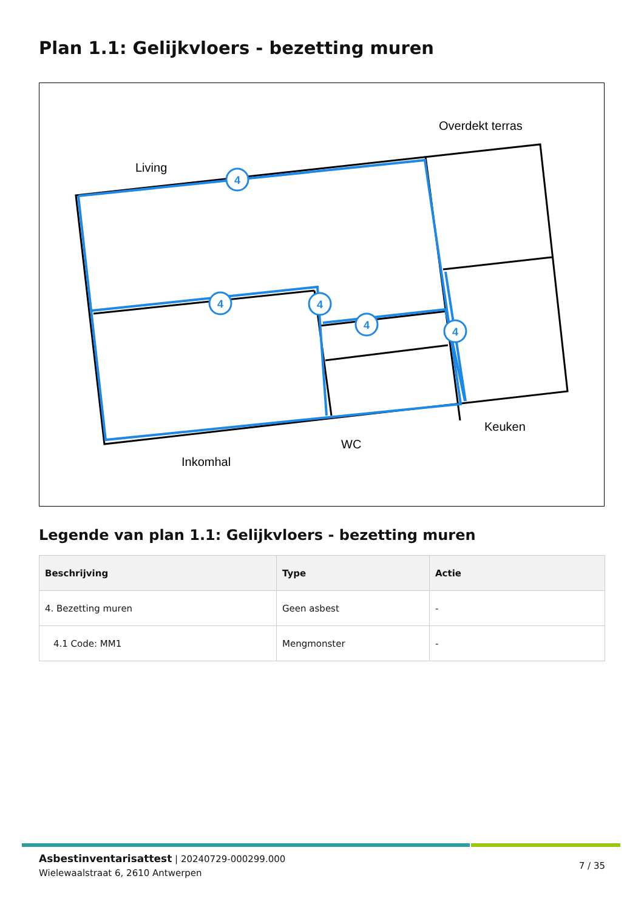Plan 1.1: Gelijkvloers - bezetting muren
4
4
4
4
4
Overdekt terras
Living
Keuken
WC
Inkomhal
Legende van plan 1.1: Gelijkvloers - bezetting muren
| Beschrijving | Type | Actie |
| --- | --- | --- |
| 4. Bezetting muren | Geen asbest | - |
| 4.1 Code: MM1 | Mengmonster | - |
Asbestinventarisattest | 20240729-000299.000
Wielewaalstraat 6, 2610 Antwerpen
7 / 35